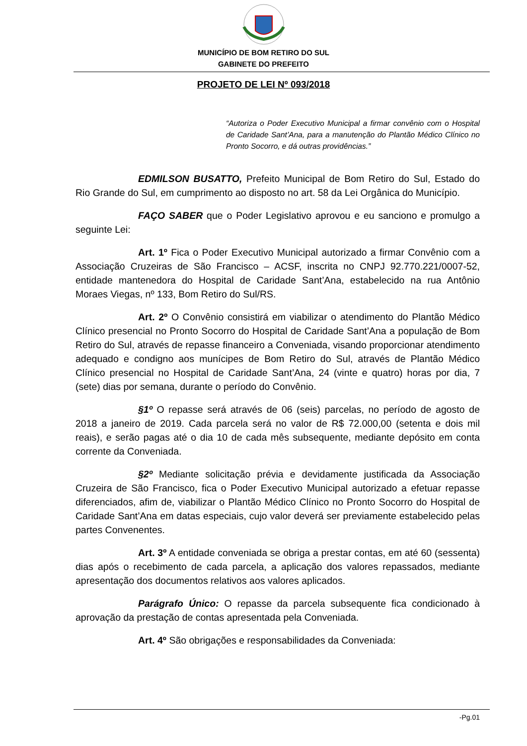MUNICÍPIO DE BOM RETIRO DO SUL
GABINETE DO PREFEITO
PROJETO DE LEI Nº 093/2018
“Autoriza o Poder Executivo Municipal a firmar convênio com o Hospital de Caridade Sant’Ana, para a manutenção do Plantão Médico Clínico no Pronto Socorro, e dá outras providências.”
EDMILSON BUSATTO, Prefeito Municipal de Bom Retiro do Sul, Estado do Rio Grande do Sul, em cumprimento ao disposto no art. 58 da Lei Orgânica do Município.
FAÇO SABER que o Poder Legislativo aprovou e eu sanciono e promulgo a seguinte Lei:
Art. 1º Fica o Poder Executivo Municipal autorizado a firmar Convênio com a Associação Cruzeiras de São Francisco – ACSF, inscrita no CNPJ 92.770.221/0007-52, entidade mantenedora do Hospital de Caridade Sant’Ana, estabelecido na rua Antônio Moraes Viegas, nº 133, Bom Retiro do Sul/RS.
Art. 2º O Convênio consistirá em viabilizar o atendimento do Plantão Médico Clínico presencial no Pronto Socorro do Hospital de Caridade Sant’Ana a população de Bom Retiro do Sul, através de repasse financeiro a Conveniada, visando proporcionar atendimento adequado e condigno aos munícipes de Bom Retiro do Sul, através de Plantão Médico Clínico presencial no Hospital de Caridade Sant’Ana, 24 (vinte e quatro) horas por dia, 7 (sete) dias por semana, durante o período do Convênio.
§1º O repasse será através de 06 (seis) parcelas, no período de agosto de 2018 a janeiro de 2019. Cada parcela será no valor de R$ 72.000,00 (setenta e dois mil reais), e serão pagas até o dia 10 de cada mês subsequente, mediante depósito em conta corrente da Conveniada.
§2º Mediante solicitação prévia e devidamente justificada da Associação Cruzeira de São Francisco, fica o Poder Executivo Municipal autorizado a efetuar repasse diferenciados, afim de, viabilizar o Plantão Médico Clínico no Pronto Socorro do Hospital de Caridade Sant’Ana em datas especiais, cujo valor deverá ser previamente estabelecido pelas partes Convenentes.
Art. 3º A entidade conveniada se obriga a prestar contas, em até 60 (sessenta) dias após o recebimento de cada parcela, a aplicação dos valores repassados, mediante apresentação dos documentos relativos aos valores aplicados.
Parágrafo Único: O repasse da parcela subsequente fica condicionado à aprovação da prestação de contas apresentada pela Conveniada.
Art. 4º São obrigações e responsabilidades da Conveniada:
-Pg.01